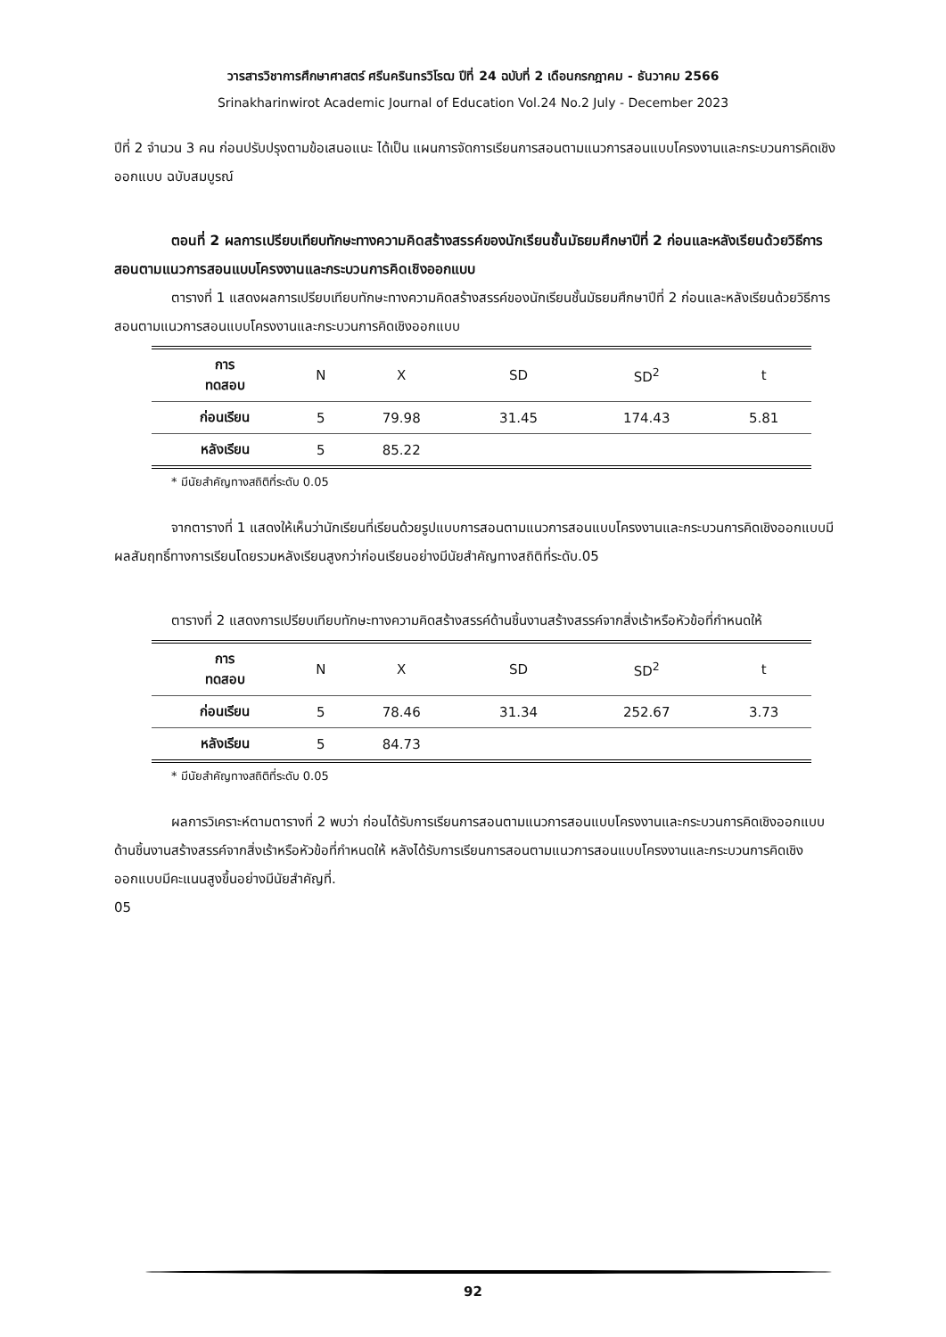วารสารวิชาการศึกษาศาสตร์ ศรีนครินทรวิโรฒ ปีที่ 24 ฉบับที่ 2 เดือนกรกฎาคม - ธันวาคม 2566
Srinakharinwirot Academic Journal of Education Vol.24 No.2 July - December 2023
ปีที่ 2 จำนวน 3 คน ก่อนปรับปรุงตามข้อเสนอแนะ ได้เป็น แผนการจัดการเรียนการสอนตามแนวการสอนแบบโครงงานและกระบวนการคิดเชิงออกแบบ ฉบับสมบูรณ์
ตอนที่ 2 ผลการเปรียบเทียบทักษะทางความคิดสร้างสรรค์ของนักเรียนชั้นมัธยมศึกษาปีที่ 2 ก่อนและหลังเรียนด้วยวิธีการสอนตามแนวการสอนแบบโครงงานและกระบวนการคิดเชิงออกแบบ
ตารางที่ 1 แสดงผลการเปรียบเทียบทักษะทางความคิดสร้างสรรค์ของนักเรียนชั้นมัธยมศึกษาปีที่ 2 ก่อนและหลังเรียนด้วยวิธีการสอนตามแนวการสอนแบบโครงงานและกระบวนการคิดเชิงออกแบบ
| การ ทดสอบ | N | X | SD | SD<sup>2</sup> | t |
| --- | --- | --- | --- | --- | --- |
| ก่อนเรียน | 5 | 79.98 | 31.45 | 174.43 | 5.81 |
| หลังเรียน | 5 | 85.22 | | | |
* มีนัยสำคัญทางสถิติที่ระดับ 0.05
จากตารางที่ 1 แสดงให้เห็นว่านักเรียนที่เรียนด้วยรูปแบบการสอนตามแนวการสอนแบบโครงงานและกระบวนการคิดเชิงออกแบบมีผลสัมฤทธิ์ทางการเรียนโดยรวมหลังเรียนสูงกว่าก่อนเรียนอย่างมีนัยสำคัญทางสถิติที่ระดับ.05
ตารางที่ 2 แสดงการเปรียบเทียบทักษะทางความคิดสร้างสรรค์ด้านชิ้นงานสร้างสรรค์จากสิ่งเร้าหรือหัวข้อที่กำหนดให้
| การ ทดสอบ | N | X | SD | SD<sup>2</sup> | t |
| --- | --- | --- | --- | --- | --- |
| ก่อนเรียน | 5 | 78.46 | 31.34 | 252.67 | 3.73 |
| หลังเรียน | 5 | 84.73 | | | |
* มีนัยสำคัญทางสถิติที่ระดับ 0.05
ผลการวิเคราะห์ตามตารางที่ 2 พบว่า ก่อนได้รับการเรียนการสอนตามแนวการสอนแบบโครงงานและกระบวนการคิดเชิงออกแบบด้านชิ้นงานสร้างสรรค์จากสิ่งเร้าหรือหัวข้อที่กำหนดให้ หลังได้รับการเรียนการสอนตามแนวการสอนแบบโครงงานและกระบวนการคิดเชิงออกแบบมีคะแนนสูงขึ้นอย่างมีนัยสำคัญที่.
05
92